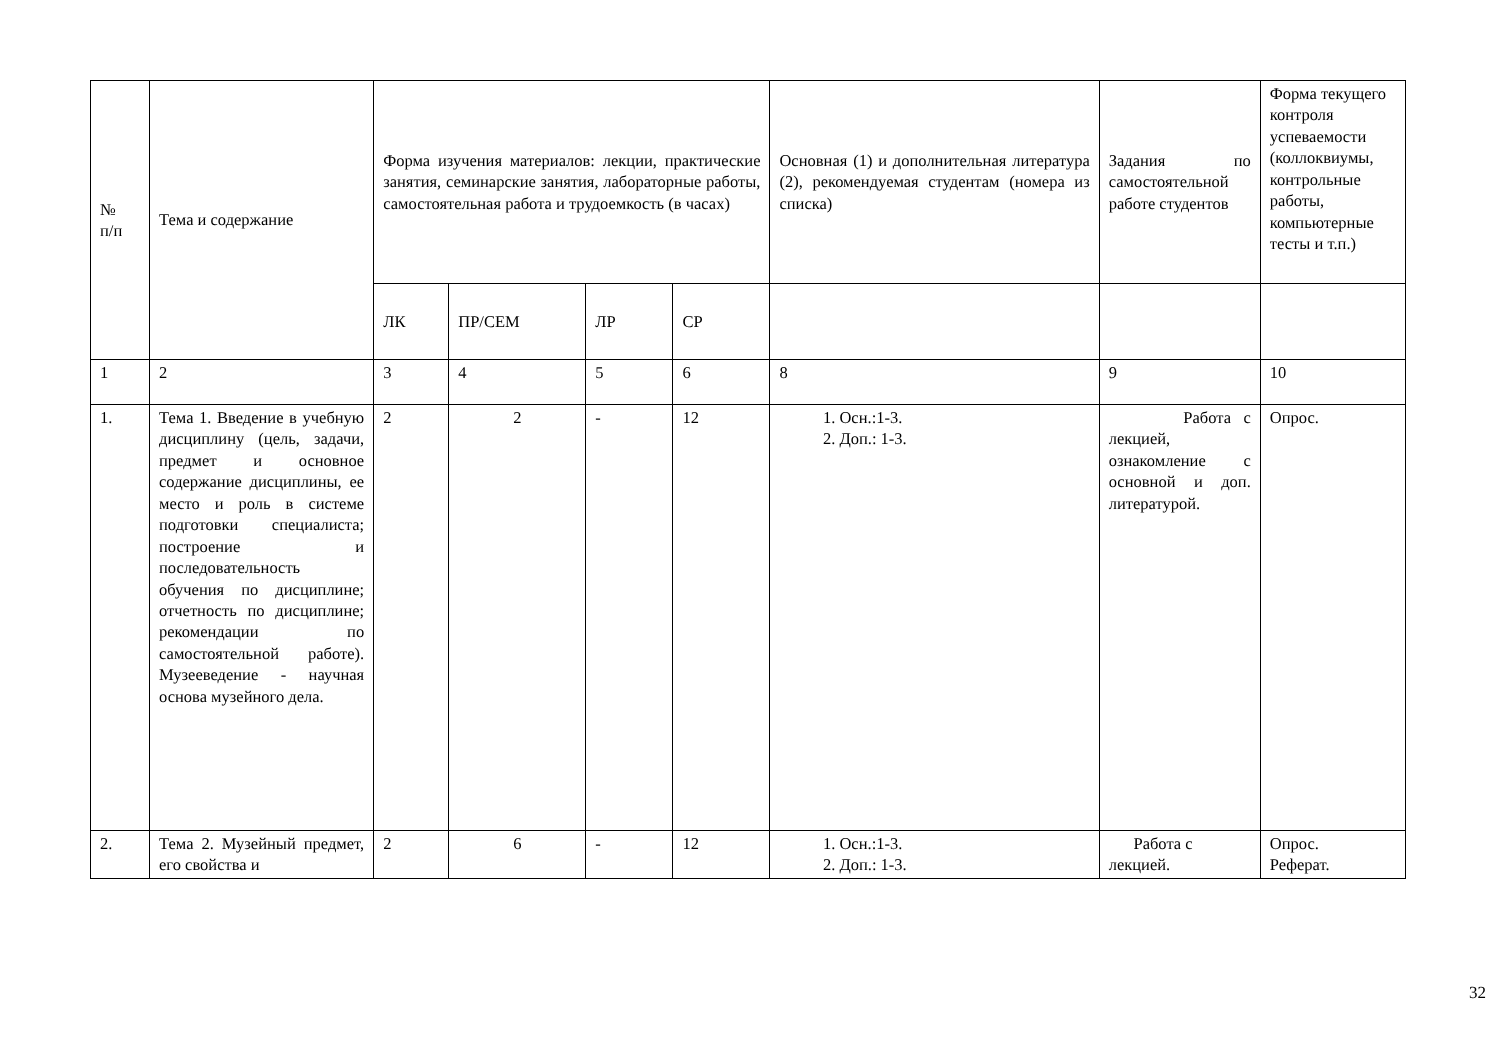| № п/п | Тема и содержание | Форма изучения материалов: лекции, практические занятия, семинарские занятия, лабораторные работы, самостоятельная работа и трудоемкость (в часах) | | | | Основная (1) и дополнительная литература (2), рекомендуемая студентам (номера из списка) | Задания по самостоятельной работе студентов | Форма текущего контроля успеваемости (коллоквиумы, контрольные работы, компьютерные тесты и т.п.) |
| --- | --- | --- | --- | --- | --- | --- | --- | --- |
| | | ЛК | ПР/СЕМ | ЛР | СР | | | |
| 1 | 2 | 3 | 4 | 5 | 6 | 8 | 9 | 10 |
| 1. | Тема 1. Введение в учебную дисциплину (цель, задачи, предмет и основное содержание дисциплины, ее место и роль в системе подготовки специалиста; построение и последовательность обучения по дисциплине; отчетность по дисциплине; рекомендации по самостоятельной работе). Музееведение - научная основа музейного дела. | 2 | 2 | - | 12 | 1. Осн.:1-3. 2. Доп.: 1-3. | Работа с лекцией, ознакомление с основной и доп. литературой. | Опрос. |
| 2. | Тема 2. Музейный предмет, его свойства и | 2 | 6 | - | 12 | 1. Осн.:1-3. 2. Доп.: 1-3. | Работа с лекцией. | Опрос. Реферат. |
32